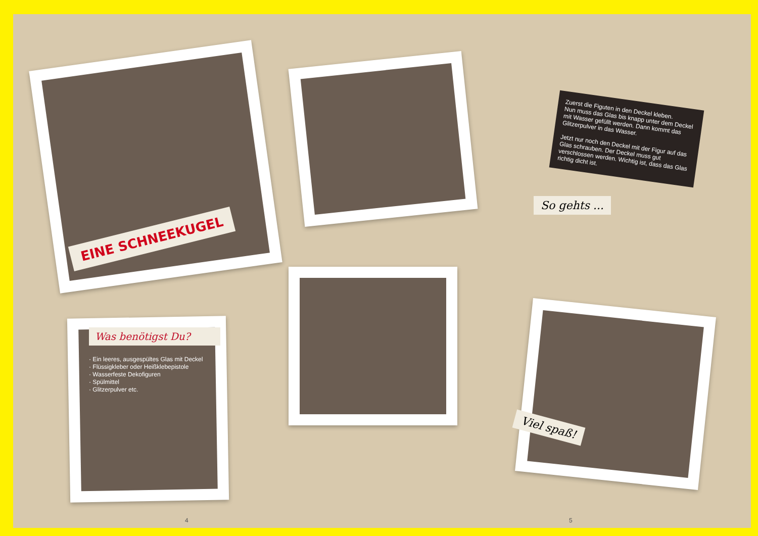EINE SCHNEEKUGEL
Was benötigst Du?
· Ein leeres, ausgespültes Glas mit Deckel
· Flüssigkleber oder Heißklebepistole
· Wasserfeste Dekofiguren
· Spülmittel
· Glitzerpulver etc.
4
Zuerst die Figuten in den Deckel kleben.
Nun muss das Glas bis knapp unter dem Deckel mit Wasser gefüllt werden. Dann kommt das Glitzerpulver in das Wasser.
Jetzt nur noch den Deckel mit der Figur auf das Glas schrauben. Der Deckel muss gut verschlossen werden. Wichtig ist, dass das Glas richtig dicht ist.
So gehts ...
Viel spaß!
5